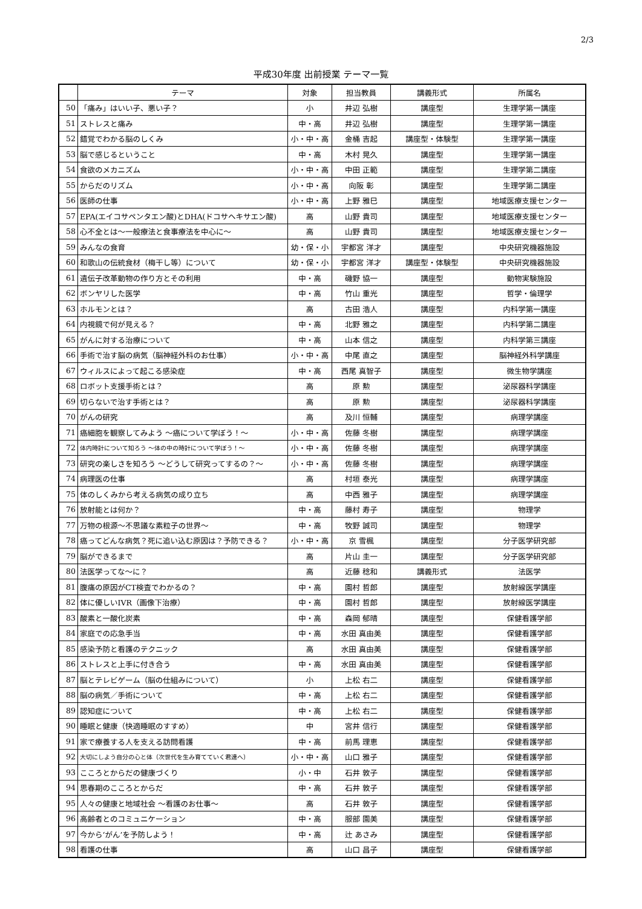2/3
平成30年度 出前授業 テーマ一覧
| | テーマ | 対象 | 担当教員 | 講義形式 | 所属名 |
| --- | --- | --- | --- | --- | --- |
| 50 | 「痛み」はいい子、悪い子？ | 小 | 井辺 弘樹 | 講座型 | 生理学第一講座 |
| 51 | ストレスと痛み | 中・高 | 井辺 弘樹 | 講座型 | 生理学第一講座 |
| 52 | 錯覚でわかる脳のしくみ | 小・中・高 | 金桶 吉起 | 講座型・体験型 | 生理学第一講座 |
| 53 | 脳で感じるということ | 中・高 | 木村 晃久 | 講座型 | 生理学第一講座 |
| 54 | 食欲のメカニズム | 小・中・高 | 中田 正範 | 講座型 | 生理学第二講座 |
| 55 | からだのリズム | 小・中・高 | 向阪 彰 | 講座型 | 生理学第二講座 |
| 56 | 医師の仕事 | 小・中・高 | 上野 雅巳 | 講座型 | 地域医療支援センター |
| 57 | EPA(エイコサペンタエン酸)とDHA(ドコサヘキサエン酸) | 高 | 山野 貴司 | 講座型 | 地域医療支援センター |
| 58 | 心不全とは～一般療法と食事療法を中心に～ | 高 | 山野 貴司 | 講座型 | 地域医療支援センター |
| 59 | みんなの食育 | 幼・保・小 | 宇都宮 洋才 | 講座型 | 中央研究機器施設 |
| 60 | 和歌山の伝統食材（梅干し等）について | 幼・保・小 | 宇都宮 洋才 | 講座型・体験型 | 中央研究機器施設 |
| 61 | 遺伝子改革動物の作り方とその利用 | 中・高 | 磯野 協一 | 講座型 | 動物実験施設 |
| 62 | ボンヤリした医学 | 中・高 | 竹山 重光 | 講座型 | 哲学・倫理学 |
| 63 | ホルモンとは？ | 高 | 古田 浩人 | 講座型 | 内科学第一講座 |
| 64 | 内視鏡で何が見える？ | 中・高 | 北野 雅之 | 講座型 | 内科学第二講座 |
| 65 | がんに対する治療について | 中・高 | 山本 信之 | 講座型 | 内科学第三講座 |
| 66 | 手術で治す脳の病気（脳神経外科のお仕事） | 小・中・高 | 中尾 直之 | 講座型 | 脳神経外科学講座 |
| 67 | ウィルスによって起こる感染症 | 中・高 | 西尾 真智子 | 講座型 | 微生物学講座 |
| 68 | ロボット支援手術とは？ | 高 | 原 勲 | 講座型 | 泌尿器科学講座 |
| 69 | 切らないで治す手術とは？ | 高 | 原 勲 | 講座型 | 泌尿器科学講座 |
| 70 | がんの研究 | 高 | 及川 恒輔 | 講座型 | 病理学講座 |
| 71 | 癌細胞を観察してみよう ～癌について学ぼう！～ | 小・中・高 | 佐藤 冬樹 | 講座型 | 病理学講座 |
| 72 | 体内時計について知ろう ～体の中の時計について学ぼう！～ | 小・中・高 | 佐藤 冬樹 | 講座型 | 病理学講座 |
| 73 | 研究の楽しさを知ろう ～どうして研究ってするの？～ | 小・中・高 | 佐藤 冬樹 | 講座型 | 病理学講座 |
| 74 | 病理医の仕事 | 高 | 村垣 泰光 | 講座型 | 病理学講座 |
| 75 | 体のしくみから考える病気の成り立ち | 高 | 中西 雅子 | 講座型 | 病理学講座 |
| 76 | 放射能とは何か？ | 中・高 | 藤村 寿子 | 講座型 | 物理学 |
| 77 | 万物の根源～不思議な素粒子の世界～ | 中・高 | 牧野 誠司 | 講座型 | 物理学 |
| 78 | 癌ってどんな病気？死に追い込む原因は？予防できる？ | 小・中・高 | 京 雪楓 | 講座型 | 分子医学研究部 |
| 79 | 脳ができるまで | 高 | 片山 圭一 | 講座型 | 分子医学研究部 |
| 80 | 法医学ってな～に？ | 高 | 近藤 稔和 | 講義形式 | 法医学 |
| 81 | 腹痛の原因がCT検査でわかるの？ | 中・高 | 園村 哲郎 | 講座型 | 放射線医学講座 |
| 82 | 体に優しいIVR（画像下治療） | 中・高 | 園村 哲郎 | 講座型 | 放射線医学講座 |
| 83 | 酸素と一酸化炭素 | 中・高 | 森岡 郁晴 | 講座型 | 保健看護学部 |
| 84 | 家庭での応急手当 | 中・高 | 水田 真由美 | 講座型 | 保健看護学部 |
| 85 | 感染予防と看護のテクニック | 高 | 水田 真由美 | 講座型 | 保健看護学部 |
| 86 | ストレスと上手に付き合う | 中・高 | 水田 真由美 | 講座型 | 保健看護学部 |
| 87 | 脳とテレビゲーム（脳の仕組みについて） | 小 | 上松 右二 | 講座型 | 保健看護学部 |
| 88 | 脳の病気／手術について | 中・高 | 上松 右二 | 講座型 | 保健看護学部 |
| 89 | 認知症について | 中・高 | 上松 右二 | 講座型 | 保健看護学部 |
| 90 | 睡眠と健康（快適睡眠のすすめ） | 中 | 宮井 信行 | 講座型 | 保健看護学部 |
| 91 | 家で療養する人を支える訪問看護 | 中・高 | 前馬 理恵 | 講座型 | 保健看護学部 |
| 92 | 大切にしよう自分の心と体（次世代を生み育てていく君達へ） | 小・中・高 | 山口 雅子 | 講座型 | 保健看護学部 |
| 93 | こころとからだの健康づくり | 小・中 | 石井 敦子 | 講座型 | 保健看護学部 |
| 94 | 思春期のこころとからだ | 中・高 | 石井 敦子 | 講座型 | 保健看護学部 |
| 95 | 人々の健康と地域社会 ～看護のお仕事～ | 高 | 石井 敦子 | 講座型 | 保健看護学部 |
| 96 | 高齢者とのコミュニケーション | 中・高 | 服部 園美 | 講座型 | 保健看護学部 |
| 97 | 今から‘がん’を予防しよう！ | 中・高 | 辻 あさみ | 講座型 | 保健看護学部 |
| 98 | 看護の仕事 | 高 | 山口 昌子 | 講座型 | 保健看護学部 |